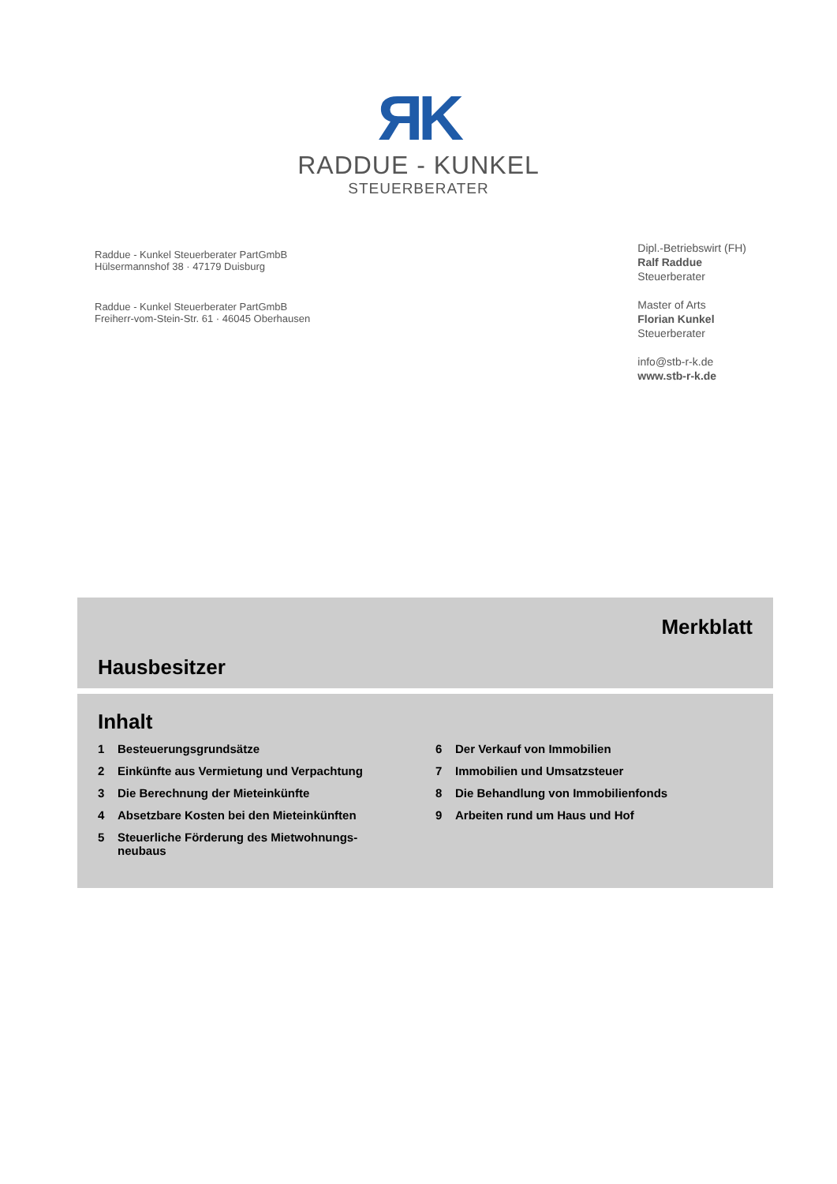ЯK
RADDUE - KUNKEL
STEUERBERATER
Raddue - Kunkel Steuerberater PartGmbB
Hülsermannshof 38 · 47179 Duisburg
Raddue - Kunkel Steuerberater PartGmbB
Freiherr-vom-Stein-Str. 61 · 46045 Oberhausen
Dipl.-Betriebswirt (FH)
Ralf Raddue
Steuerberater
Master of Arts
Florian Kunkel
Steuerberater
info@stb-r-k.de
www.stb-r-k.de
Merkblatt
Hausbesitzer
Inhalt
1 Besteuerungsgrundsätze
2 Einkünfte aus Vermietung und Verpachtung
3 Die Berechnung der Mieteinkünfte
4 Absetzbare Kosten bei den Mieteinkünften
5 Steuerliche Förderung des Mietwohnungs-
neubaus
6 Der Verkauf von Immobilien
7 Immobilien und Umsatzsteuer
8 Die Behandlung von Immobilienfonds
9 Arbeiten rund um Haus und Hof